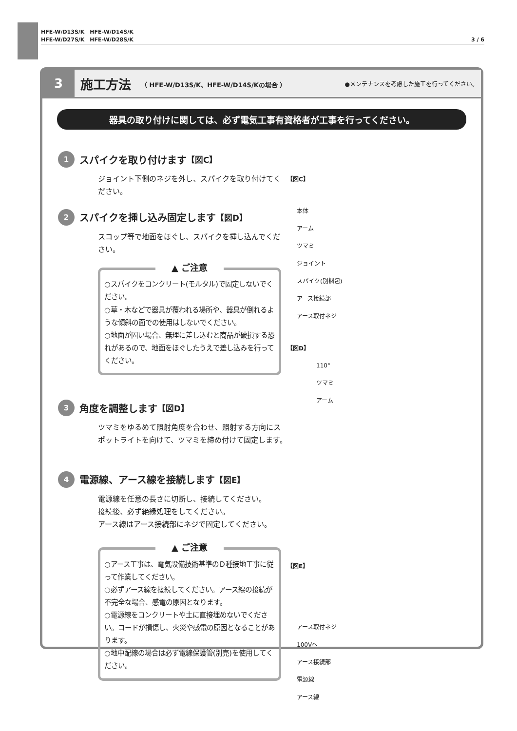HFE-W/D13S/K　HFE-W/D14S/K
HFE-W/D27S/K　HFE-W/D28S/K
3 / 6
3
施工方法 （ HFE-W/D13S/K、HFE-W/D14S/Kの場合 ） ●メンテナンスを考慮した施工を行ってください。
器具の取り付けに関しては、必ず電気工事有資格者が工事を行ってください。
1
スパイクを取り付けます 【図C】
ジョイント下側のネジを外し、スパイクを取り付けてください。
2
スパイクを挿し込み固定します 【図D】
スコップ等で地面をほぐし、スパイクを挿し込んでください。
▲ ご注意
○スパイクをコンクリート(モルタル)で固定しないでください。
○草・木などで器具が覆われる場所や、器具が倒れるような傾斜の面での使用はしないでください。
○地面が固い場合、無理に差し込むと商品が破損する恐れがあるので、地面をほぐしたうえで差し込みを行ってください。
3
角度を調整します 【図D】
ツマミをゆるめて照射角度を合わせ、照射する方向にスポットライトを向けて、ツマミを締め付けて固定します。
4
電源線、アース線を接続します 【図E】
電源線を任意の長さに切断し、接続してください。
接続後、必ず絶縁処理をしてください。
アース線はアース接続部にネジで固定してください。
▲ ご注意
○アース工事は、電気設備技術基準のＤ種接地工事に従って作業してください。
○必ずアース線を接続してください。アース線の接続が不完全な場合、感電の原因となります。
○電源線をコンクリートや土に直接埋めないでください。コードが損傷し、火災や感電の原因となることがあります。
○地中配線の場合は必ず電線保護管(別売)を使用してください。
【図C】
本体
アーム
ツマミ
ジョイント
スパイク(別梱包)
アース接続部
アース取付ネジ
【図D】
110°
ツマミ
アーム
【図E】
アース取付ネジ
100Vへ
アース接続部
電源線
アース線